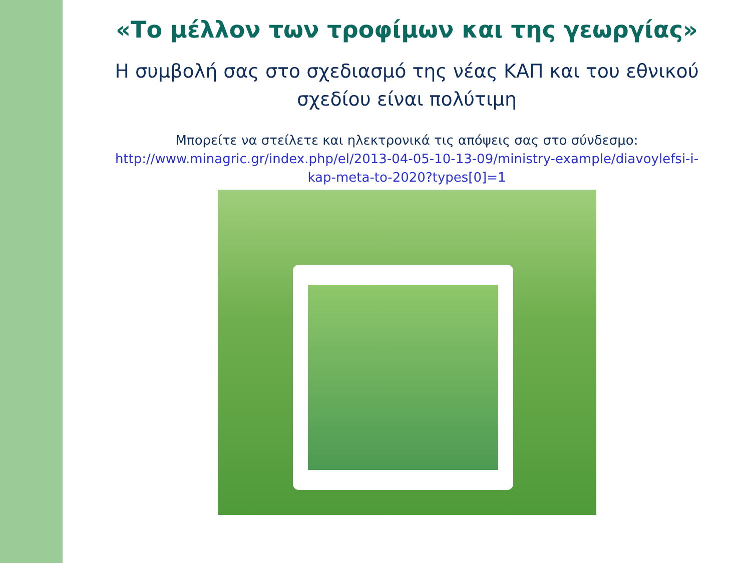«Το μέλλον των τροφίμων και της γεωργίας»
Η συμβολή σας στο σχεδιασμό της νέας ΚΑΠ και του εθνικού σχεδίου είναι πολύτιμη
Μπορείτε να στείλετε και ηλεκτρονικά τις απόψεις σας στο σύνδεσμο: http://www.minagric.gr/index.php/el/2013-04-05-10-13-09/ministry-example/diavoylefsi-i-kap-meta-to-2020?types[0]=1